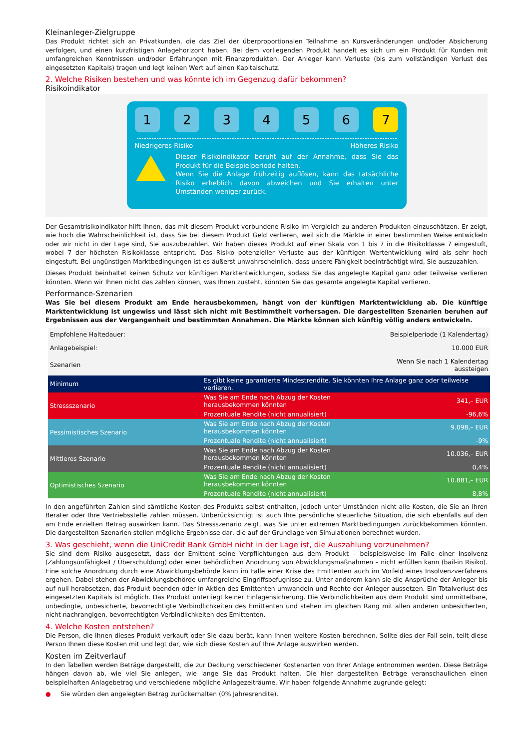Kleinanleger-Zielgruppe
Das Produkt richtet sich an Privatkunden, die das Ziel der überproportionalen Teilnahme an Kursveränderungen und/oder Absicherung verfolgen, und einen kurzfristigen Anlagehorizont haben. Bei dem vorliegenden Produkt handelt es sich um ein Produkt für Kunden mit umfangreichen Kenntnissen und/oder Erfahrungen mit Finanzprodukten. Der Anleger kann Verluste (bis zum vollständigen Verlust des eingesetzten Kapitals) tragen und legt keinen Wert auf einen Kapitalschutz.
2. Welche Risiken bestehen und was könnte ich im Gegenzug dafür bekommen?
Risikoindikator
1 2 3 4 5 6 7
Niedrigeres Risiko Höheres Risiko
Dieser Risikoindikator beruht auf der Annahme, dass Sie das Produkt für die Beispielperiode halten.
Wenn Sie die Anlage frühzeitig auflösen, kann das tatsächliche Risiko erheblich davon abweichen und Sie erhalten unter Umständen weniger zurück.
Der Gesamtrisikoindikator hilft Ihnen, das mit diesem Produkt verbundene Risiko im Vergleich zu anderen Produkten einzuschätzen. Er zeigt, wie hoch die Wahrscheinlichkeit ist, dass Sie bei diesem Produkt Geld verlieren, weil sich die Märkte in einer bestimmten Weise entwickeln oder wir nicht in der Lage sind, Sie auszubezahlen. Wir haben dieses Produkt auf einer Skala von 1 bis 7 in die Risikoklasse 7 eingestuft, wobei 7 der höchsten Risikoklasse entspricht. Das Risiko potenzieller Verluste aus der künftigen Wertentwicklung wird als sehr hoch eingestuft. Bei ungünstigen Marktbedingungen ist es äußerst unwahrscheinlich, dass unsere Fähigkeit beeinträchtigt wird, Sie auszuzahlen.
Dieses Produkt beinhaltet keinen Schutz vor künftigen Marktentwicklungen, sodass Sie das angelegte Kapital ganz oder teilweise verlieren könnten. Wenn wir Ihnen nicht das zahlen können, was Ihnen zusteht, könnten Sie das gesamte angelegte Kapital verlieren.
Performance-Szenarien
Was Sie bei diesem Produkt am Ende herausbekommen, hängt von der künftigen Marktentwicklung ab. Die künftige Marktentwicklung ist ungewiss und lässt sich nicht mit Bestimmtheit vorhersagen. Die dargestellten Szenarien beruhen auf Ergebnissen aus der Vergangenheit und bestimmten Annahmen. Die Märkte können sich künftig völlig anders entwickeln.
| Empfohlene Haltedauer: | | Beispielperiode (1 Kalendertag) |
| Anlagebeispiel: | | 10.000 EUR |
| Szenarien | | Wenn Sie nach 1 Kalendertag aussteigen |
| Minimum | Es gibt keine garantierte Mindestrendite. Sie könnten Ihre Anlage ganz oder teilweise verlieren. | |
| Stressszenario | Was Sie am Ende nach Abzug der Kosten herausbekommen könnten | 341,– EUR |
| | Prozentuale Rendite (nicht annualisiert) | -96,6% |
| Pessimistisches Szenario | Was Sie am Ende nach Abzug der Kosten herausbekommen könnten | 9.098,– EUR |
| | Prozentuale Rendite (nicht annualisiert) | -9% |
| Mittleres Szenario | Was Sie am Ende nach Abzug der Kosten herausbekommen könnten | 10.036,– EUR |
| | Prozentuale Rendite (nicht annualisiert) | 0,4% |
| Optimistisches Szenario | Was Sie am Ende nach Abzug der Kosten herausbekommen könnten | 10.881,– EUR |
| | Prozentuale Rendite (nicht annualisiert) | 8,8% |
In den angeführten Zahlen sind sämtliche Kosten des Produkts selbst enthalten, jedoch unter Umständen nicht alle Kosten, die Sie an Ihren Berater oder Ihre Vertriebsstelle zahlen müssen. Unberücksichtigt ist auch Ihre persönliche steuerliche Situation, die sich ebenfalls auf den am Ende erzielten Betrag auswirken kann. Das Stressszenario zeigt, was Sie unter extremen Marktbedingungen zurückbekommen könnten. Die dargestellten Szenarien stellen mögliche Ergebnisse dar, die auf der Grundlage von Simulationen berechnet wurden.
3. Was geschieht, wenn die UniCredit Bank GmbH nicht in der Lage ist, die Auszahlung vorzunehmen?
Sie sind dem Risiko ausgesetzt, dass der Emittent seine Verpflichtungen aus dem Produkt – beispielsweise im Falle einer Insolvenz (Zahlungsunfähigkeit / Überschuldung) oder einer behördlichen Anordnung von Abwicklungsmaßnahmen – nicht erfüllen kann (bail-in Risiko). Eine solche Anordnung durch eine Abwicklungsbehörde kann im Falle einer Krise des Emittenten auch im Vorfeld eines Insolvenzverfahrens ergehen. Dabei stehen der Abwicklungsbehörde umfangreiche Eingriffsbefugnisse zu. Unter anderem kann sie die Ansprüche der Anleger bis auf null herabsetzen, das Produkt beenden oder in Aktien des Emittenten umwandeln und Rechte der Anleger aussetzen. Ein Totalverlust des eingesetzten Kapitals ist möglich. Das Produkt unterliegt keiner Einlagensicherung. Die Verbindlichkeiten aus dem Produkt sind unmittelbare, unbedingte, unbesicherte, bevorrechtigte Verbindlichkeiten des Emittenten und stehen im gleichen Rang mit allen anderen unbesicherten, nicht nachrangigen, bevorrechtigten Verbindlichkeiten des Emittenten.
4. Welche Kosten entstehen?
Die Person, die Ihnen dieses Produkt verkauft oder Sie dazu berät, kann Ihnen weitere Kosten berechnen. Sollte dies der Fall sein, teilt diese Person Ihnen diese Kosten mit und legt dar, wie sich diese Kosten auf Ihre Anlage auswirken werden.
Kosten im Zeitverlauf
In den Tabellen werden Beträge dargestellt, die zur Deckung verschiedener Kostenarten von Ihrer Anlage entnommen werden. Diese Beträge hängen davon ab, wie viel Sie anlegen, wie lange Sie das Produkt halten. Die hier dargestellten Beträge veranschaulichen einen beispielhaften Anlagebetrag und verschiedene mögliche Anlagezeiträume. Wir haben folgende Annahme zugrunde gelegt:
● Sie würden den angelegten Betrag zurückerhalten (0% Jahresrendite).